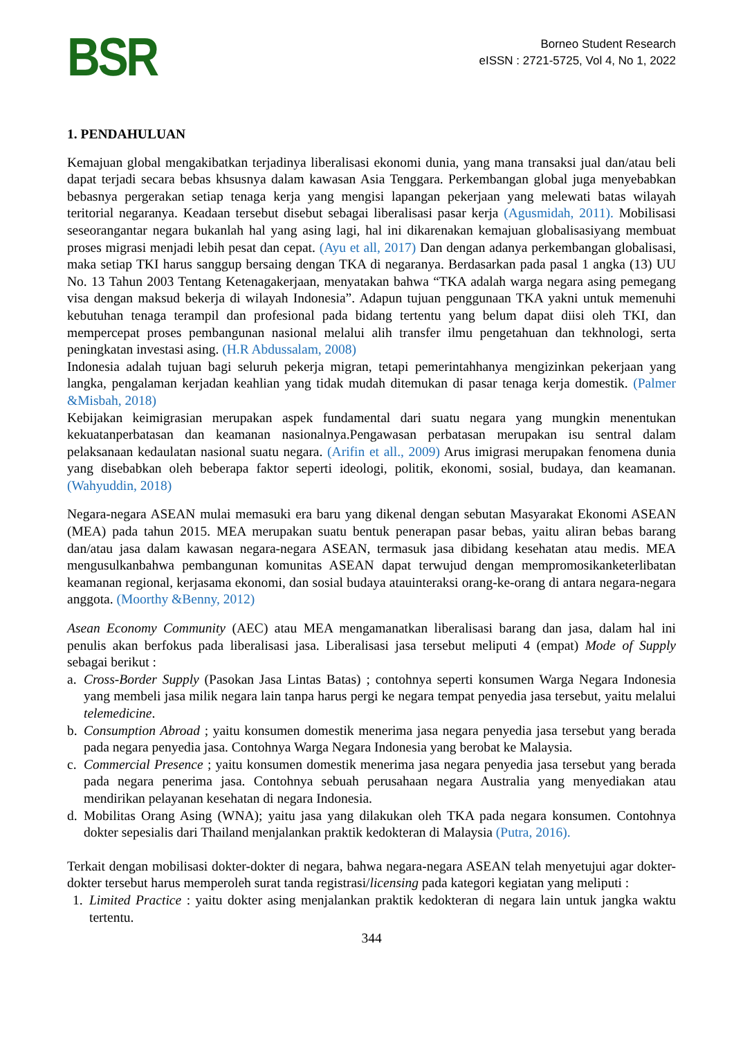BSR
Borneo Student Research
eISSN : 2721-5725, Vol 4, No 1, 2022
1. PENDAHULUAN
Kemajuan global mengakibatkan terjadinya liberalisasi ekonomi dunia, yang mana transaksi jual dan/atau beli dapat terjadi secara bebas khsusnya dalam kawasan Asia Tenggara. Perkembangan global juga menyebabkan bebasnya pergerakan setiap tenaga kerja yang mengisi lapangan pekerjaan yang melewati batas wilayah teritorial negaranya. Keadaan tersebut disebut sebagai liberalisasi pasar kerja (Agusmidah, 2011). Mobilisasi seseorangantar negara bukanlah hal yang asing lagi, hal ini dikarenakan kemajuan globalisasiyang membuat proses migrasi menjadi lebih pesat dan cepat. (Ayu et all, 2017) Dan dengan adanya perkembangan globalisasi, maka setiap TKI harus sanggup bersaing dengan TKA di negaranya. Berdasarkan pada pasal 1 angka (13) UU No. 13 Tahun 2003 Tentang Ketenagakerjaan, menyatakan bahwa “TKA adalah warga negara asing pemegang visa dengan maksud bekerja di wilayah Indonesia”. Adapun tujuan penggunaan TKA yakni untuk memenuhi kebutuhan tenaga terampil dan profesional pada bidang tertentu yang belum dapat diisi oleh TKI, dan mempercepat proses pembangunan nasional melalui alih transfer ilmu pengetahuan dan tekhnologi, serta peningkatan investasi asing. (H.R Abdussalam, 2008)
Indonesia adalah tujuan bagi seluruh pekerja migran, tetapi pemerintahhanya mengizinkan pekerjaan yang langka, pengalaman kerjadan keahlian yang tidak mudah ditemukan di pasar tenaga kerja domestik. (Palmer &Misbah, 2018)
Kebijakan keimigrasian merupakan aspek fundamental dari suatu negara yang mungkin menentukan kekuatanperbatasan dan keamanan nasionalnya.Pengawasan perbatasan merupakan isu sentral dalam pelaksanaan kedaulatan nasional suatu negara. (Arifin et all., 2009) Arus imigrasi merupakan fenomena dunia yang disebabkan oleh beberapa faktor seperti ideologi, politik, ekonomi, sosial, budaya, dan keamanan. (Wahyuddin, 2018)
Negara-negara ASEAN mulai memasuki era baru yang dikenal dengan sebutan Masyarakat Ekonomi ASEAN (MEA) pada tahun 2015. MEA merupakan suatu bentuk penerapan pasar bebas, yaitu aliran bebas barang dan/atau jasa dalam kawasan negara-negara ASEAN, termasuk jasa dibidang kesehatan atau medis. MEA mengusulkanbahwa pembangunan komunitas ASEAN dapat terwujud dengan mempromosikanketerlibatan keamanan regional, kerjasama ekonomi, dan sosial budaya atauinteraksi orang-ke-orang di antara negara-negara anggota. (Moorthy &Benny, 2012)
Asean Economy Community (AEC) atau MEA mengamanatkan liberalisasi barang dan jasa, dalam hal ini penulis akan berfokus pada liberalisasi jasa. Liberalisasi jasa tersebut meliputi 4 (empat) Mode of Supply sebagai berikut :
a. Cross-Border Supply (Pasokan Jasa Lintas Batas) ; contohnya seperti konsumen Warga Negara Indonesia yang membeli jasa milik negara lain tanpa harus pergi ke negara tempat penyedia jasa tersebut, yaitu melalui telemedicine.
b. Consumption Abroad ; yaitu konsumen domestik menerima jasa negara penyedia jasa tersebut yang berada pada negara penyedia jasa. Contohnya Warga Negara Indonesia yang berobat ke Malaysia.
c. Commercial Presence ; yaitu konsumen domestik menerima jasa negara penyedia jasa tersebut yang berada pada negara penerima jasa. Contohnya sebuah perusahaan negara Australia yang menyediakan atau mendirikan pelayanan kesehatan di negara Indonesia.
d. Mobilitas Orang Asing (WNA); yaitu jasa yang dilakukan oleh TKA pada negara konsumen. Contohnya dokter sepesialis dari Thailand menjalankan praktik kedokteran di Malaysia (Putra, 2016).
Terkait dengan mobilisasi dokter-dokter di negara, bahwa negara-negara ASEAN telah menyetujui agar dokter-dokter tersebut harus memperoleh surat tanda registrasi/licensing pada kategori kegiatan yang meliputi :
1. Limited Practice : yaitu dokter asing menjalankan praktik kedokteran di negara lain untuk jangka waktu tertentu.
344